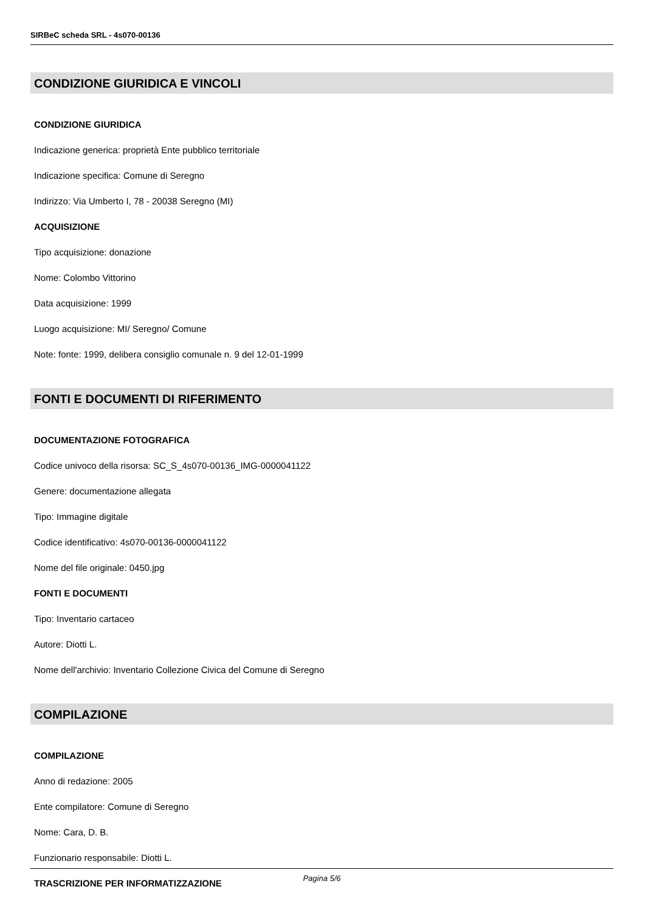SIRBeC scheda SRL - 4s070-00136
CONDIZIONE GIURIDICA E VINCOLI
CONDIZIONE GIURIDICA
Indicazione generica: proprietà Ente pubblico territoriale
Indicazione specifica: Comune di Seregno
Indirizzo: Via Umberto I, 78 - 20038 Seregno (MI)
ACQUISIZIONE
Tipo acquisizione: donazione
Nome: Colombo Vittorino
Data acquisizione: 1999
Luogo acquisizione: MI/ Seregno/ Comune
Note: fonte: 1999, delibera consiglio comunale n. 9 del 12-01-1999
FONTI E DOCUMENTI DI RIFERIMENTO
DOCUMENTAZIONE FOTOGRAFICA
Codice univoco della risorsa: SC_S_4s070-00136_IMG-0000041122
Genere: documentazione allegata
Tipo: Immagine digitale
Codice identificativo: 4s070-00136-0000041122
Nome del file originale: 0450.jpg
FONTI E DOCUMENTI
Tipo: Inventario cartaceo
Autore: Diotti L.
Nome dell'archivio: Inventario Collezione Civica del Comune di Seregno
COMPILAZIONE
COMPILAZIONE
Anno di redazione: 2005
Ente compilatore: Comune di Seregno
Nome: Cara, D. B.
Funzionario responsabile: Diotti L.
TRASCRIZIONE PER INFORMATIZZAZIONE
Pagina 5/6